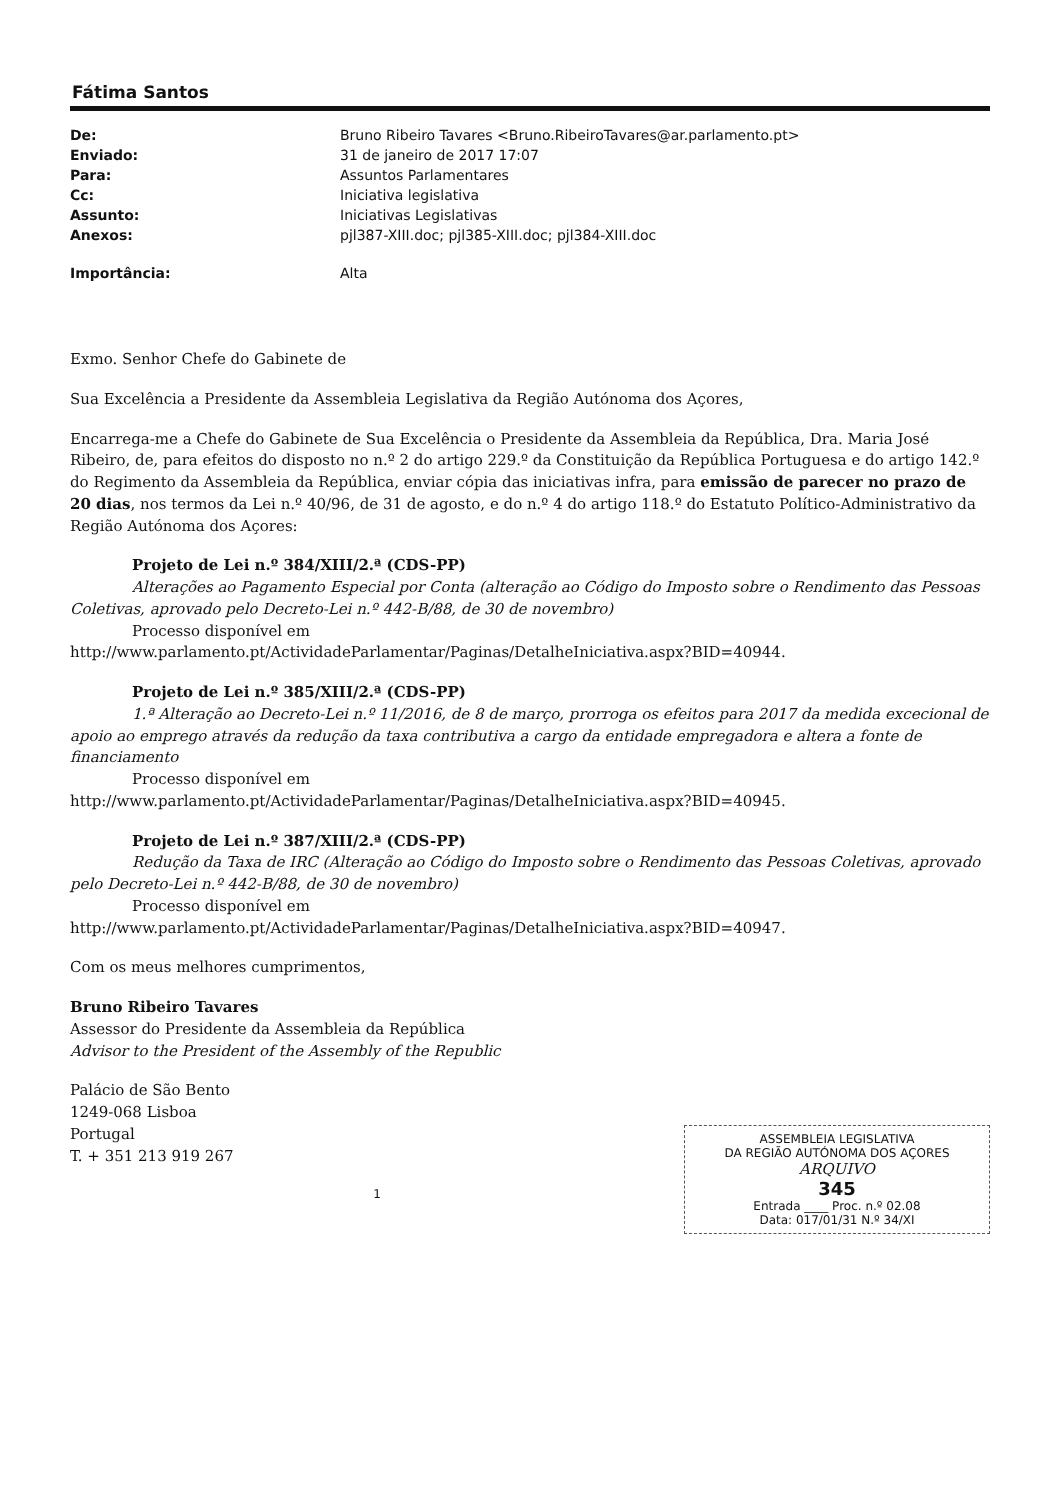Fátima Santos
| De: | Bruno Ribeiro Tavares <Bruno.RibeiroTavares@ar.parlamento.pt> |
| Enviado: | 31 de janeiro de 2017 17:07 |
| Para: | Assuntos Parlamentares |
| Cc: | Iniciativa legislativa |
| Assunto: | Iniciativas Legislativas |
| Anexos: | pjl387-XIII.doc; pjl385-XIII.doc; pjl384-XIII.doc |
| Importância: | Alta |
Exmo. Senhor Chefe do Gabinete de
Sua Excelência a Presidente da Assembleia Legislativa da Região Autónoma dos Açores,
Encarrega-me a Chefe do Gabinete de Sua Excelência o Presidente da Assembleia da República, Dra. Maria José Ribeiro, de, para efeitos do disposto no n.º 2 do artigo 229.º da Constituição da República Portuguesa e do artigo 142.º do Regimento da Assembleia da República, enviar cópia das iniciativas infra, para emissão de parecer no prazo de 20 dias, nos termos da Lei n.º 40/96, de 31 de agosto, e do n.º 4 do artigo 118.º do Estatuto Político-Administrativo da Região Autónoma dos Açores:
Projeto de Lei n.º 384/XIII/2.ª (CDS-PP)
Alterações ao Pagamento Especial por Conta (alteração ao Código do Imposto sobre o Rendimento das Pessoas Coletivas, aprovado pelo Decreto-Lei n.º 442-B/88, de 30 de novembro)
Processo disponível em
http://www.parlamento.pt/ActividadeParlamentar/Paginas/DetalheIniciativa.aspx?BID=40944.
Projeto de Lei n.º 385/XIII/2.ª (CDS-PP)
1.ª Alteração ao Decreto-Lei n.º 11/2016, de 8 de março, prorroga os efeitos para 2017 da medida excecional de apoio ao emprego através da redução da taxa contributiva a cargo da entidade empregadora e altera a fonte de financiamento
Processo disponível em
http://www.parlamento.pt/ActividadeParlamentar/Paginas/DetalheIniciativa.aspx?BID=40945.
Projeto de Lei n.º 387/XIII/2.ª (CDS-PP)
Redução da Taxa de IRC (Alteração ao Código do Imposto sobre o Rendimento das Pessoas Coletivas, aprovado pelo Decreto-Lei n.º 442-B/88, de 30 de novembro)
Processo disponível em
http://www.parlamento.pt/ActividadeParlamentar/Paginas/DetalheIniciativa.aspx?BID=40947.
Com os meus melhores cumprimentos,
Bruno Ribeiro Tavares
Assessor do Presidente da Assembleia da República
Advisor to the President of the Assembly of the Republic
Palácio de São Bento
1249-068 Lisboa
Portugal
T. + 351 213 919 267
ASSEMBLEIA LEGISLATIVA
DA REGIÃO AUTÓNOMA DOS AÇORES
ARQUIVO
345
Entrada ____ Proc. n.º 02.08
Data: 017/01/31 N.º 34/XI
1